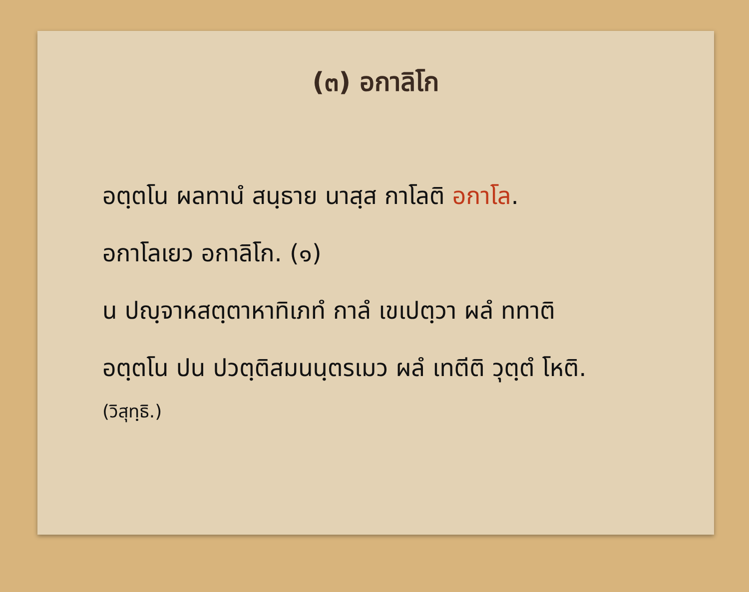(๓) อกาลิโก
อตฺตโน ผลทานํ สนฺธาย นาสฺส กาโลติ อกาโล.
อกาโลเยว อกาลิโก. (๑)
น ปญฺจาหสตฺตาหาทิเภทํ กาลํ เขเปตฺวา ผลํ ททาติ
อตฺตโน ปน ปวตฺติสมนนฺตรเมว ผลํ เทตีติ วุตฺตํ โหติ.
(วิสุทฺธิ.)